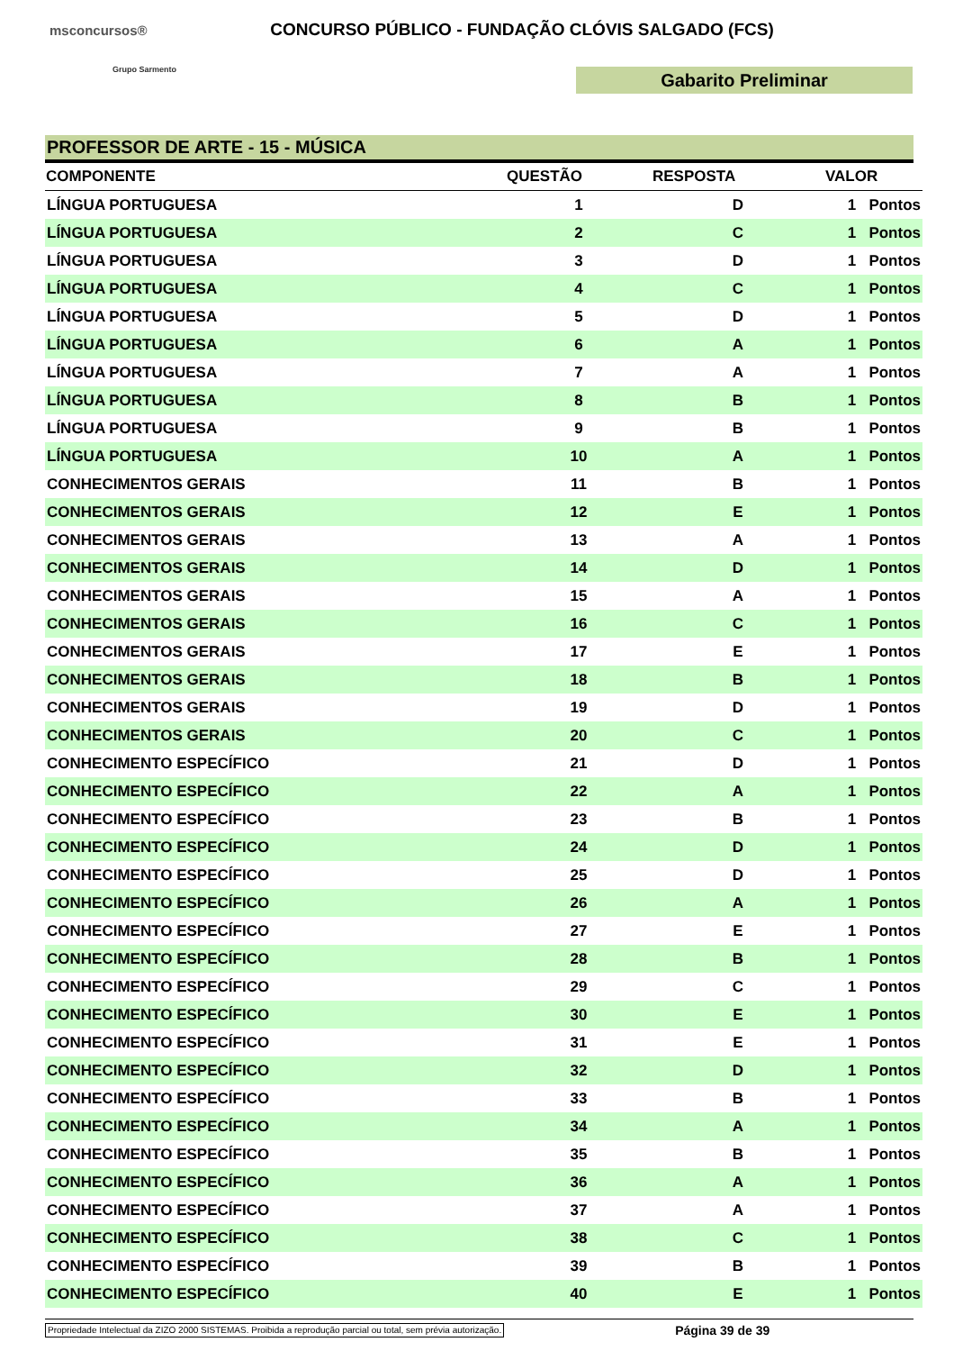msconcursos®
Grupo Sarmento
CONCURSO PÚBLICO - FUNDAÇÃO CLÓVIS SALGADO (FCS)
Gabarito Preliminar
PROFESSOR DE ARTE - 15 - MÚSICA
| COMPONENTE | QUESTÃO | RESPOSTA | VALOR |
| --- | --- | --- | --- |
| LÍNGUA PORTUGUESA | 1 | D | 1 Pontos |
| LÍNGUA PORTUGUESA | 2 | C | 1 Pontos |
| LÍNGUA PORTUGUESA | 3 | D | 1 Pontos |
| LÍNGUA PORTUGUESA | 4 | C | 1 Pontos |
| LÍNGUA PORTUGUESA | 5 | D | 1 Pontos |
| LÍNGUA PORTUGUESA | 6 | A | 1 Pontos |
| LÍNGUA PORTUGUESA | 7 | A | 1 Pontos |
| LÍNGUA PORTUGUESA | 8 | B | 1 Pontos |
| LÍNGUA PORTUGUESA | 9 | B | 1 Pontos |
| LÍNGUA PORTUGUESA | 10 | A | 1 Pontos |
| CONHECIMENTOS GERAIS | 11 | B | 1 Pontos |
| CONHECIMENTOS GERAIS | 12 | E | 1 Pontos |
| CONHECIMENTOS GERAIS | 13 | A | 1 Pontos |
| CONHECIMENTOS GERAIS | 14 | D | 1 Pontos |
| CONHECIMENTOS GERAIS | 15 | A | 1 Pontos |
| CONHECIMENTOS GERAIS | 16 | C | 1 Pontos |
| CONHECIMENTOS GERAIS | 17 | E | 1 Pontos |
| CONHECIMENTOS GERAIS | 18 | B | 1 Pontos |
| CONHECIMENTOS GERAIS | 19 | D | 1 Pontos |
| CONHECIMENTOS GERAIS | 20 | C | 1 Pontos |
| CONHECIMENTO ESPECÍFICO | 21 | D | 1 Pontos |
| CONHECIMENTO ESPECÍFICO | 22 | A | 1 Pontos |
| CONHECIMENTO ESPECÍFICO | 23 | B | 1 Pontos |
| CONHECIMENTO ESPECÍFICO | 24 | D | 1 Pontos |
| CONHECIMENTO ESPECÍFICO | 25 | D | 1 Pontos |
| CONHECIMENTO ESPECÍFICO | 26 | A | 1 Pontos |
| CONHECIMENTO ESPECÍFICO | 27 | E | 1 Pontos |
| CONHECIMENTO ESPECÍFICO | 28 | B | 1 Pontos |
| CONHECIMENTO ESPECÍFICO | 29 | C | 1 Pontos |
| CONHECIMENTO ESPECÍFICO | 30 | E | 1 Pontos |
| CONHECIMENTO ESPECÍFICO | 31 | E | 1 Pontos |
| CONHECIMENTO ESPECÍFICO | 32 | D | 1 Pontos |
| CONHECIMENTO ESPECÍFICO | 33 | B | 1 Pontos |
| CONHECIMENTO ESPECÍFICO | 34 | A | 1 Pontos |
| CONHECIMENTO ESPECÍFICO | 35 | B | 1 Pontos |
| CONHECIMENTO ESPECÍFICO | 36 | A | 1 Pontos |
| CONHECIMENTO ESPECÍFICO | 37 | A | 1 Pontos |
| CONHECIMENTO ESPECÍFICO | 38 | C | 1 Pontos |
| CONHECIMENTO ESPECÍFICO | 39 | B | 1 Pontos |
| CONHECIMENTO ESPECÍFICO | 40 | E | 1 Pontos |
Propriedade Intelectual da ZIZO 2000 SISTEMAS. Proibida a reprodução parcial ou total, sem prévia autorização. Página 39 de 39